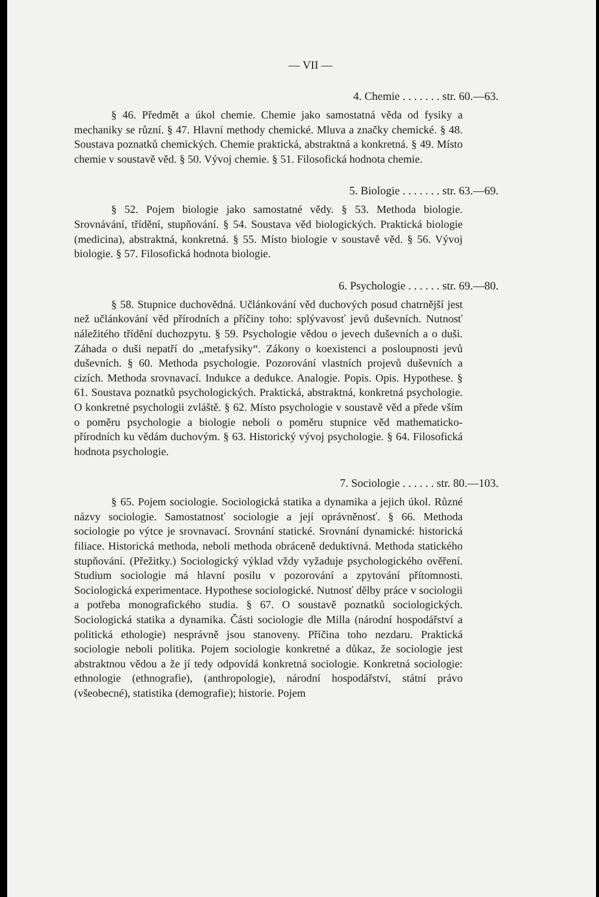— VII —
4. Chemie . . . . . . . str. 60.—63.
§ 46. Předmět a úkol chemie. Chemie jako samostatná věda od fysiky a mechaniky se různí. § 47. Hlavní methody chemické. Mluva a značky chemické. § 48. Soustava poznatků chemických. Chemie praktická, abstraktná a konkretná. § 49. Místo chemie v soustavě věd. § 50. Vývoj chemie. § 51. Filosofická hodnota chemie.
5. Biologie . . . . . . . str. 63.—69.
§ 52. Pojem biologie jako samostatné vědy. § 53. Methoda biologie. Srovnávání, třídění, stupňování. § 54. Soustava věd biologických. Praktická biologie (medicina), abstraktná, konkretná. § 55. Místo biologie v soustavě věd. § 56. Vývoj biologie. § 57. Filosofická hodnota biologie.
6. Psychologie . . . . . . str. 69.—80.
§ 58. Stupnice duchovědná. Učlánkování věd duchových posud chatrnější jest než učlánkování věd přírodních a příčiny toho: splývavosť jevů duševních. Nutnosť náležitého třídění duchozpytu. § 59. Psychologie vědou o jevech duševních a o duši. Záhada o duši nepatří do „metafysiky“. Zákony o koexistenci a posloupnosti jevů duševních. § 60. Methoda psychologie. Pozorování vlastních projevů duševních a cizích. Methoda srovnavací. Indukce a dedukce. Analogie. Popis. Opis. Hypothese. § 61. Soustava poznatků psychologických. Praktická, abstraktná, konkretná psychologie. O konkretné psychologii zvláště. § 62. Místo psychologie v soustavě věd a přede vším o poměru psychologie a biologie neboli o poměru stupnice věd mathematicko-přírodních ku vědám duchovým. § 63. Historický vývoj psychologie. § 64. Filosofická hodnota psychologie.
7. Sociologie . . . . . . str. 80.—103.
§ 65. Pojem sociologie. Sociologická statika a dynamika a jejich úkol. Různé názvy sociologie. Samostatnosť sociologie a její oprávněnosť. § 66. Methoda sociologie po výtce je srovnavací. Srovnání statické. Srovnání dynamické: historická filiace. Historická methoda, neboli methoda obráceně deduktivná. Methoda statického stupňování. (Přežitky.) Sociologický výklad vždy vyžaduje psychologického ověření. Studium sociologie má hlavní posilu v pozorování a zpytování přítomnosti. Sociologická experimentace. Hypothese sociologické. Nutnosť dělby práce v sociologii a potřeba monografického studia. § 67. O soustavě poznatků sociologických. Sociologická statika a dynamika. Části sociologie dle Milla (národní hospodářství a politická ethologie) nesprávně jsou stanoveny. Příčina toho nezdaru. Praktická sociologie neboli politika. Pojem sociologie konkretné a důkaz, že sociologie jest abstraktnou vědou a že jí tedy odpovídá konkretná sociologie. Konkretná sociologie: ethnologie (ethnografie), (anthropologie), národní hospodářství, státní právo (všeobecné), statistika (demografie); historie. Pojem